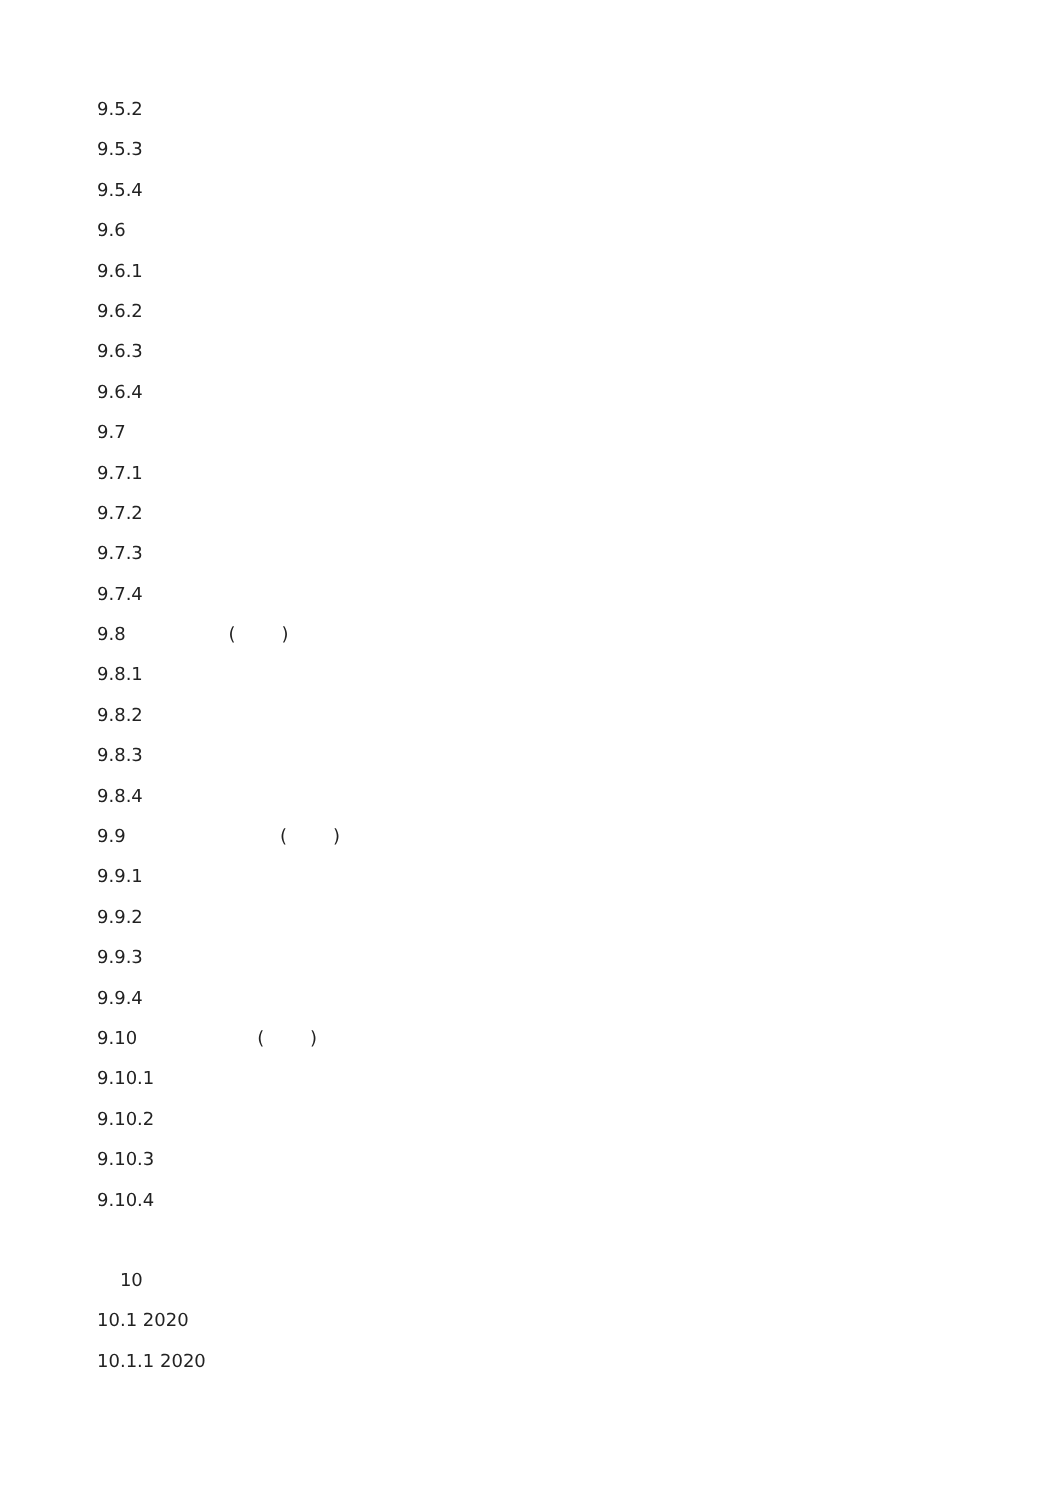9.5.2
9.5.3
9.5.4
9.6
9.6.1
9.6.2
9.6.3
9.6.4
9.7
9.7.1
9.7.2
9.7.3
9.7.4
9.8 ( )
9.8.1
9.8.2
9.8.3
9.8.4
9.9 ( )
9.9.1
9.9.2
9.9.3
9.9.4
9.10 ( )
9.10.1
9.10.2
9.10.3
9.10.4
10
10.1 2020
10.1.1 2020